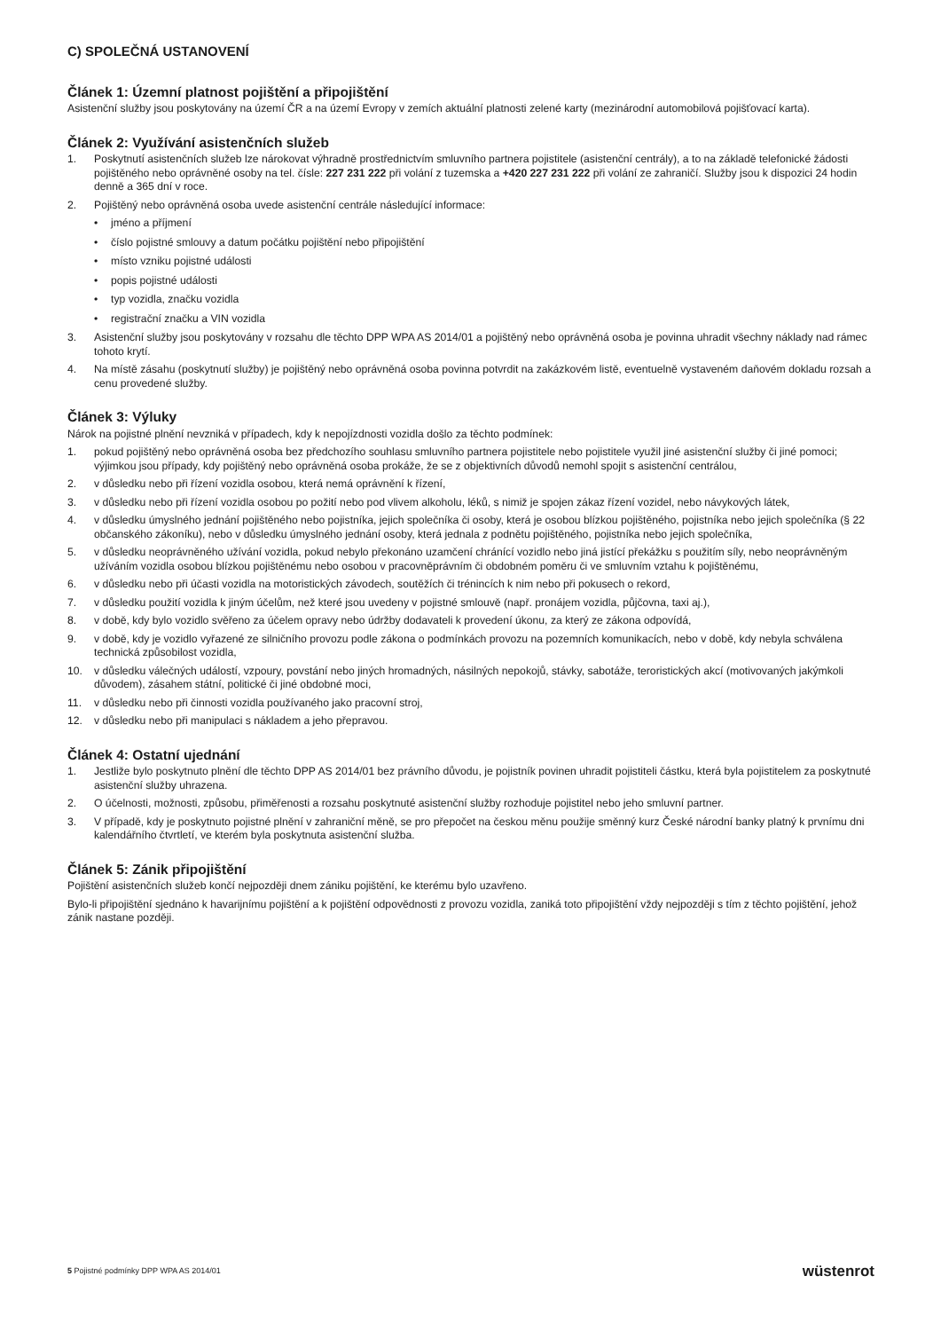C) SPOLEČNÁ USTANOVENÍ
Článek 1: Územní platnost pojištění a připojištění
Asistenční služby jsou poskytovány na území ČR a na území Evropy v zemích aktuální platnosti zelené karty (mezinárodní automobilová pojišťovací karta).
Článek 2: Využívání asistenčních služeb
1. Poskytnutí asistenčních služeb lze nárokovat výhradně prostřednictvím smluvního partnera pojistitele (asistenční centrály), a to na základě telefonické žádosti pojištěného nebo oprávněné osoby na tel. čísle: 227 231 222 při volání z tuzemska a +420 227 231 222 při volání ze zahraničí. Služby jsou k dispozici 24 hodin denně a 365 dní v roce.
2. Pojištěný nebo oprávněná osoba uvede asistenční centrále následující informace:
• jméno a příjmení
• číslo pojistné smlouvy a datum počátku pojištění nebo připojištění
• místo vzniku pojistné události
• popis pojistné události
• typ vozidla, značku vozidla
• registrační značku a VIN vozidla
3. Asistenční služby jsou poskytovány v rozsahu dle těchto DPP WPA AS 2014/01 a pojištěný nebo oprávněná osoba je povinna uhradit všechny náklady nad rámec tohoto krytí.
4. Na místě zásahu (poskytnutí služby) je pojištěný nebo oprávněná osoba povinna potvrdit na zakázkovém listě, eventuelně vystaveném daňovém dokladu rozsah a cenu provedené služby.
Článek 3: Výluky
Nárok na pojistné plnění nevzniká v případech, kdy k nepojízdnosti vozidla došlo za těchto podmínek:
1. pokud pojištěný nebo oprávněná osoba bez předchozího souhlasu smluvního partnera pojistitele nebo pojistitele využil jiné asistenční služby či jiné pomoci; výjimkou jsou případy, kdy pojištěný nebo oprávněná osoba prokáže, že se z objektivních důvodů nemohl spojit s asistenční centrálou,
2. v důsledku nebo při řízení vozidla osobou, která nemá oprávnění k řízení,
3. v důsledku nebo při řízení vozidla osobou po požití nebo pod vlivem alkoholu, léků, s nimiž je spojen zákaz řízení vozidel, nebo návykových látek,
4. v důsledku úmyslného jednání pojištěného nebo pojistníka, jejich společníka či osoby, která je osobou blízkou pojištěného, pojistníka nebo jejich společníka (§ 22 občanského zákoníku), nebo v důsledku úmyslného jednání osoby, která jednala z podnětu pojištěného, pojistníka nebo jejich společníka,
5. v důsledku neoprávněného užívání vozidla, pokud nebylo překonáno uzamčení chránící vozidlo nebo jiná jistící překážku s použitím síly, nebo neoprávněným užíváním vozidla osobou blízkou pojištěnému nebo osobou v pracovněprávním či obdobném poměru či ve smluvním vztahu k pojištěnému,
6. v důsledku nebo při účasti vozidla na motoristických závodech, soutěžích či trénincích k nim nebo při pokusech o rekord,
7. v důsledku použití vozidla k jiným účelům, než které jsou uvedeny v pojistné smlouvě (např. pronájem vozidla, půjčovna, taxi aj.),
8. v době, kdy bylo vozidlo svěřeno za účelem opravy nebo údržby dodavateli k provedení úkonu, za který ze zákona odpovídá,
9. v době, kdy je vozidlo vyřazené ze silničního provozu podle zákona o podmínkách provozu na pozemních komunikacích, nebo v době, kdy nebyla schválena technická způsobilost vozidla,
10. v důsledku válečných událostí, vzpoury, povstání nebo jiných hromadných, násilných nepokojů, stávky, sabotáže, teroristických akcí (motivovaných jakýmkoli důvodem), zásahem státní, politické či jiné obdobné moci,
11. v důsledku nebo při činnosti vozidla používaného jako pracovní stroj,
12. v důsledku nebo při manipulaci s nákladem a jeho přepravou.
Článek 4: Ostatní ujednání
1. Jestliže bylo poskytnuto plnění dle těchto DPP AS 2014/01 bez právního důvodu, je pojistník povinen uhradit pojistiteli částku, která byla pojistitelem za poskytnuté asistenční služby uhrazena.
2. O účelnosti, možnosti, způsobu, přiměřenosti a rozsahu poskytnuté asistenční služby rozhoduje pojistitel nebo jeho smluvní partner.
3. V případě, kdy je poskytnuto pojistné plnění v zahraniční měně, se pro přepočet na českou měnu použije směnný kurz České národní banky platný k prvnímu dni kalendářního čtvrtletí, ve kterém byla poskytnuta asistenční služba.
Článek 5: Zánik připojištění
Pojištění asistenčních služeb končí nejpozději dnem zániku pojištění, ke kterému bylo uzavřeno.
Bylo-li připojištění sjednáno k havarijnímu pojištění a k pojištění odpovědnosti z provozu vozidla, zaniká toto připojištění vždy nejpozději s tím z těchto pojištění, jehož zánik nastane později.
5 Pojistné podmínky DPP WPA AS 2014/01 wüstenrot